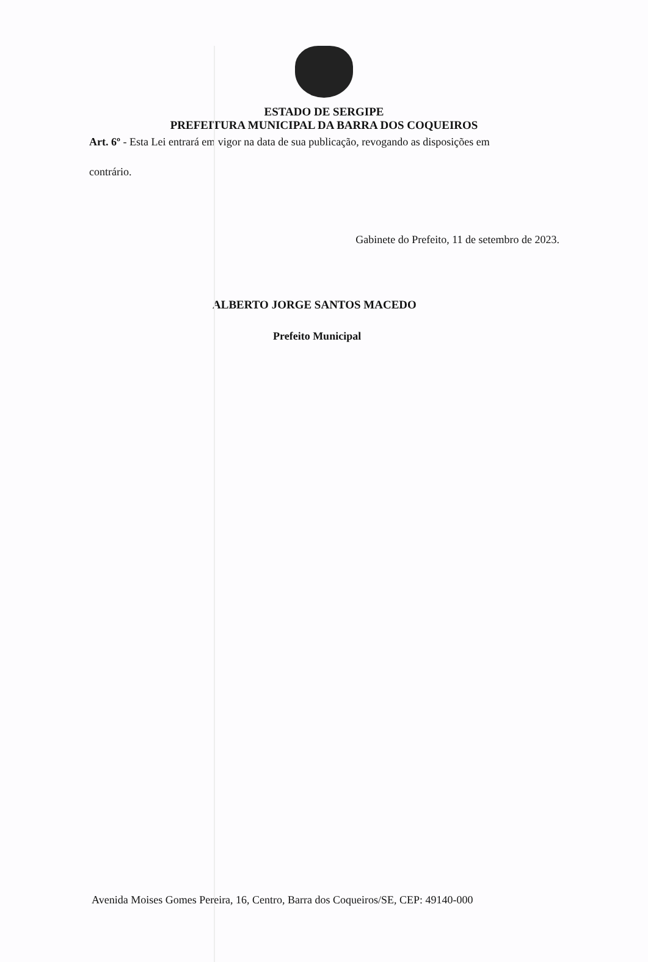ESTADO DE SERGIPE
PREFEITURA MUNICIPAL DA BARRA DOS COQUEIROS
Art. 6º - Esta Lei entrará em vigor na data de sua publicação, revogando as disposições em
contrário.
Gabinete do Prefeito, 11 de setembro de 2023.
ALBERTO JORGE SANTOS MACEDO
Prefeito Municipal
Avenida Moises Gomes Pereira, 16, Centro, Barra dos Coqueiros/SE, CEP: 49140-000